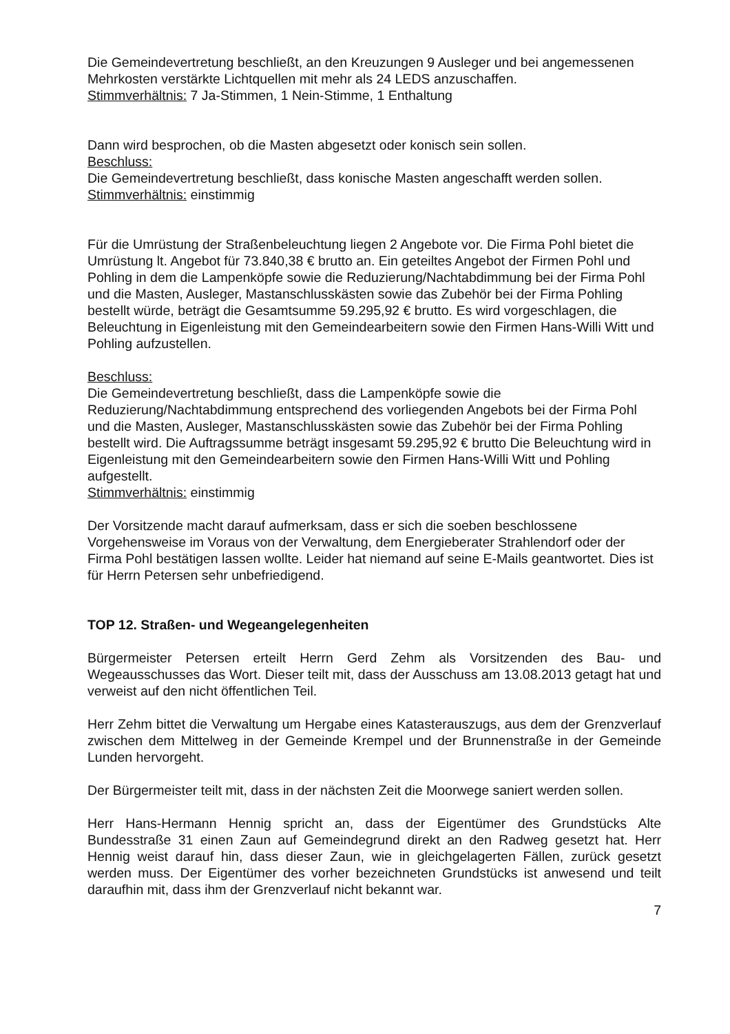Die Gemeindevertretung beschließt, an den Kreuzungen 9 Ausleger und bei angemessenen Mehrkosten verstärkte Lichtquellen mit mehr als 24 LEDS anzuschaffen.
Stimmverhältnis: 7 Ja-Stimmen, 1 Nein-Stimme, 1 Enthaltung
Dann wird besprochen, ob die Masten abgesetzt oder konisch sein sollen.
Beschluss:
Die Gemeindevertretung beschließt, dass konische Masten angeschafft werden sollen.
Stimmverhältnis: einstimmig
Für die Umrüstung der Straßenbeleuchtung liegen 2 Angebote vor. Die Firma Pohl bietet die Umrüstung lt. Angebot für 73.840,38 € brutto an. Ein geteiltes Angebot der Firmen Pohl und Pohling in dem die Lampenköpfe sowie die Reduzierung/Nachtabdimmung bei der Firma Pohl und die Masten, Ausleger, Mastanschlusskästen sowie das Zubehör bei der Firma Pohling bestellt würde, beträgt die Gesamtsumme 59.295,92 € brutto. Es wird vorgeschlagen, die Beleuchtung in Eigenleistung mit den Gemeindearbeitern sowie den Firmen Hans-Willi Witt und Pohling aufzustellen.
Beschluss:
Die Gemeindevertretung beschließt, dass die Lampenköpfe sowie die Reduzierung/Nachtabdimmung entsprechend des vorliegenden Angebots bei der Firma Pohl und die Masten, Ausleger, Mastanschlusskästen sowie das Zubehör bei der Firma Pohling bestellt wird. Die Auftragssumme beträgt insgesamt 59.295,92 € brutto Die Beleuchtung wird in Eigenleistung mit den Gemeindearbeitern sowie den Firmen Hans-Willi Witt und Pohling aufgestellt.
Stimmverhältnis: einstimmig
Der Vorsitzende macht darauf aufmerksam, dass er sich die soeben beschlossene Vorgehensweise im Voraus von der Verwaltung, dem Energieberater Strahlendorf oder der Firma Pohl bestätigen lassen wollte. Leider hat niemand auf seine E-Mails geantwortet. Dies ist für Herrn Petersen sehr unbefriedigend.
TOP 12. Straßen- und Wegeangelegenheiten
Bürgermeister Petersen erteilt Herrn Gerd Zehm als Vorsitzenden des Bau- und Wegeausschusses das Wort. Dieser teilt mit, dass der Ausschuss am 13.08.2013 getagt hat und verweist auf den nicht öffentlichen Teil.
Herr Zehm bittet die Verwaltung um Hergabe eines Katasterauszugs, aus dem der Grenzverlauf zwischen dem Mittelweg in der Gemeinde Krempel und der Brunnenstraße in der Gemeinde Lunden hervorgeht.
Der Bürgermeister teilt mit, dass in der nächsten Zeit die Moorwege saniert werden sollen.
Herr Hans-Hermann Hennig spricht an, dass der Eigentümer des Grundstücks Alte Bundesstraße 31 einen Zaun auf Gemeindegrund direkt an den Radweg gesetzt hat. Herr Hennig weist darauf hin, dass dieser Zaun, wie in gleichgelagerten Fällen, zurück gesetzt werden muss. Der Eigentümer des vorher bezeichneten Grundstücks ist anwesend und teilt daraufhin mit, dass ihm der Grenzverlauf nicht bekannt war.
7